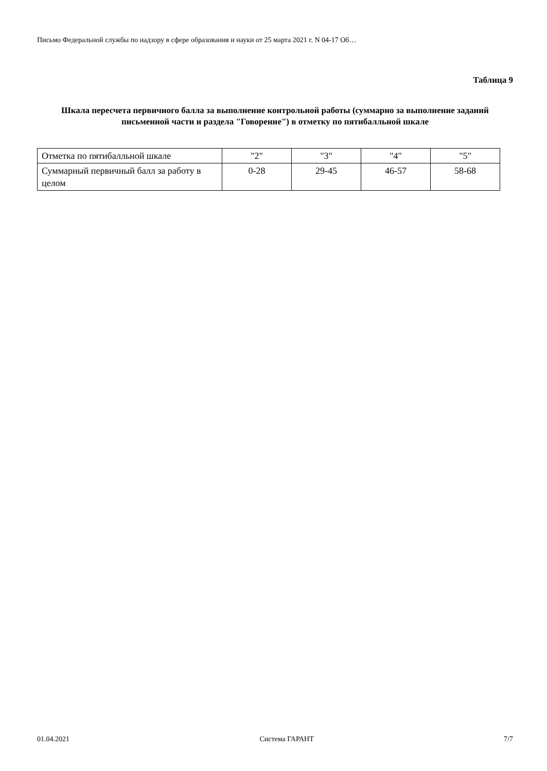Письмо Федеральной службы по надзору в сфере образования и науки от 25 марта 2021 г. N 04-17 Об…
Таблица 9
Шкала пересчета первичного балла за выполнение контрольной работы (суммарно за выполнение заданий письменной части и раздела "Говорение") в отметку по пятибалльной шкале
| Отметка по пятибалльной шкале | "2" | "3" | "4" | "5" |
| Суммарный первичный балл за работу в целом | 0-28 | 29-45 | 46-57 | 58-68 |
01.04.2021 Система ГАРАНТ 7/7